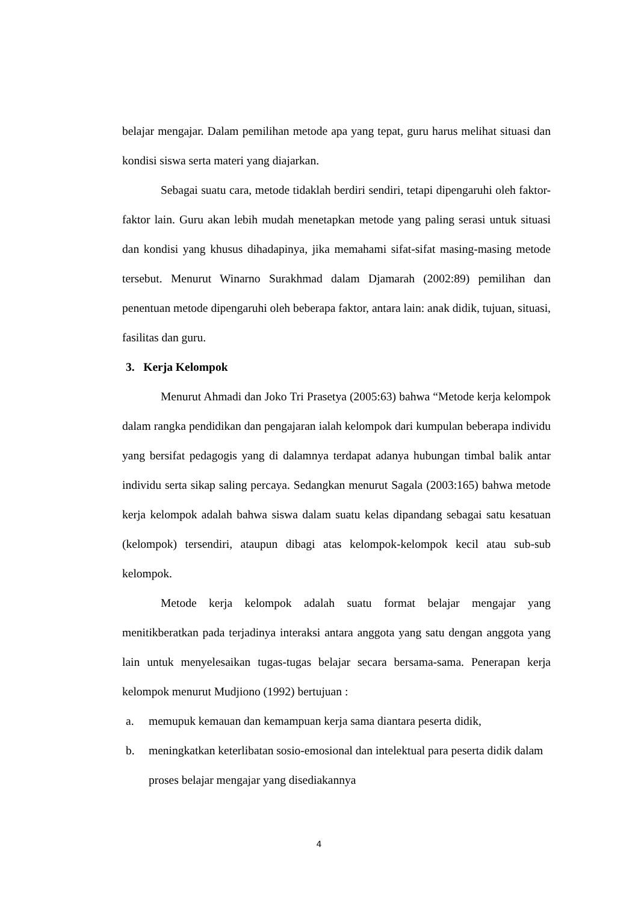belajar mengajar. Dalam pemilihan metode apa yang tepat, guru harus melihat situasi dan kondisi siswa serta materi yang diajarkan.
Sebagai suatu cara, metode tidaklah berdiri sendiri, tetapi dipengaruhi oleh faktor-faktor lain. Guru akan lebih mudah menetapkan metode yang paling serasi untuk situasi dan kondisi yang khusus dihadapinya, jika memahami sifat-sifat masing-masing metode tersebut. Menurut Winarno Surakhmad dalam Djamarah (2002:89) pemilihan dan penentuan metode dipengaruhi oleh beberapa faktor, antara lain: anak didik, tujuan, situasi, fasilitas dan guru.
3. Kerja Kelompok
Menurut Ahmadi dan Joko Tri Prasetya (2005:63) bahwa “Metode kerja kelompok dalam rangka pendidikan dan pengajaran ialah kelompok dari kumpulan beberapa individu yang bersifat pedagogis yang di dalamnya terdapat adanya hubungan timbal balik antar individu serta sikap saling percaya. Sedangkan menurut Sagala (2003:165) bahwa metode kerja kelompok adalah bahwa siswa dalam suatu kelas dipandang sebagai satu kesatuan (kelompok) tersendiri, ataupun dibagi atas kelompok-kelompok kecil atau sub-sub kelompok.
Metode kerja kelompok adalah suatu format belajar mengajar yang menitikberatkan pada terjadinya interaksi antara anggota yang satu dengan anggota yang lain untuk menyelesaikan tugas-tugas belajar secara bersama-sama. Penerapan kerja kelompok menurut Mudjiono (1992) bertujuan :
a. memupuk kemauan dan kemampuan kerja sama diantara peserta didik,
b. meningkatkan keterlibatan sosio-emosional dan intelektual para peserta didik dalam proses belajar mengajar yang disediakannya
4